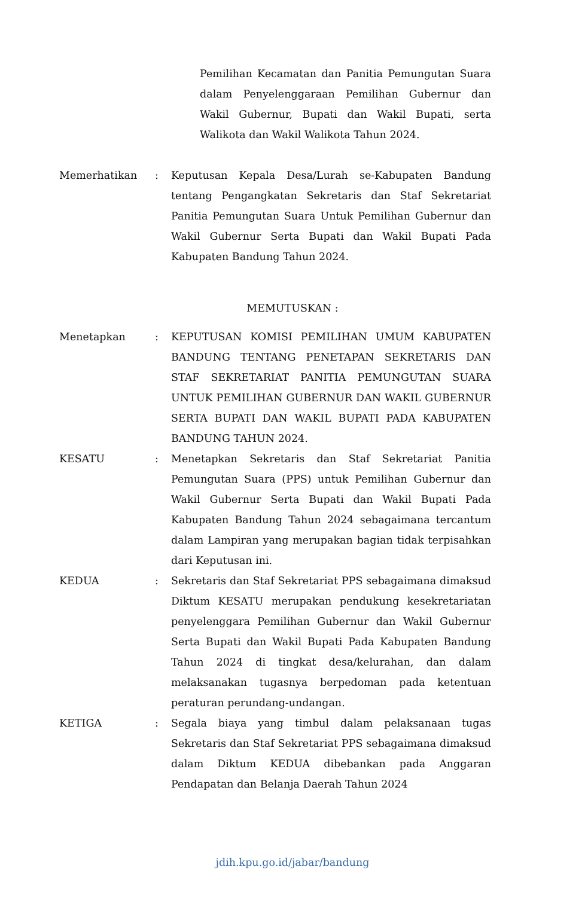Pemilihan Kecamatan dan Panitia Pemungutan Suara dalam Penyelenggaraan Pemilihan Gubernur dan Wakil Gubernur, Bupati dan Wakil Bupati, serta Walikota dan Wakil Walikota Tahun 2024.
Memerhatikan : Keputusan Kepala Desa/Lurah se-Kabupaten Bandung tentang Pengangkatan Sekretaris dan Staf Sekretariat Panitia Pemungutan Suara Untuk Pemilihan Gubernur dan Wakil Gubernur Serta Bupati dan Wakil Bupati Pada Kabupaten Bandung Tahun 2024.
MEMUTUSKAN :
Menetapkan : KEPUTUSAN KOMISI PEMILIHAN UMUM KABUPATEN BANDUNG TENTANG PENETAPAN SEKRETARIS DAN STAF SEKRETARIAT PANITIA PEMUNGUTAN SUARA UNTUK PEMILIHAN GUBERNUR DAN WAKIL GUBERNUR SERTA BUPATI DAN WAKIL BUPATI PADA KABUPATEN BANDUNG TAHUN 2024.
KESATU : Menetapkan Sekretaris dan Staf Sekretariat Panitia Pemungutan Suara (PPS) untuk Pemilihan Gubernur dan Wakil Gubernur Serta Bupati dan Wakil Bupati Pada Kabupaten Bandung Tahun 2024 sebagaimana tercantum dalam Lampiran yang merupakan bagian tidak terpisahkan dari Keputusan ini.
KEDUA : Sekretaris dan Staf Sekretariat PPS sebagaimana dimaksud Diktum KESATU merupakan pendukung kesekretariatan penyelenggara Pemilihan Gubernur dan Wakil Gubernur Serta Bupati dan Wakil Bupati Pada Kabupaten Bandung Tahun 2024 di tingkat desa/kelurahan, dan dalam melaksanakan tugasnya berpedoman pada ketentuan peraturan perundang-undangan.
KETIGA : Segala biaya yang timbul dalam pelaksanaan tugas Sekretaris dan Staf Sekretariat PPS sebagaimana dimaksud dalam Diktum KEDUA dibebankan pada Anggaran Pendapatan dan Belanja Daerah Tahun 2024
jdih.kpu.go.id/jabar/bandung